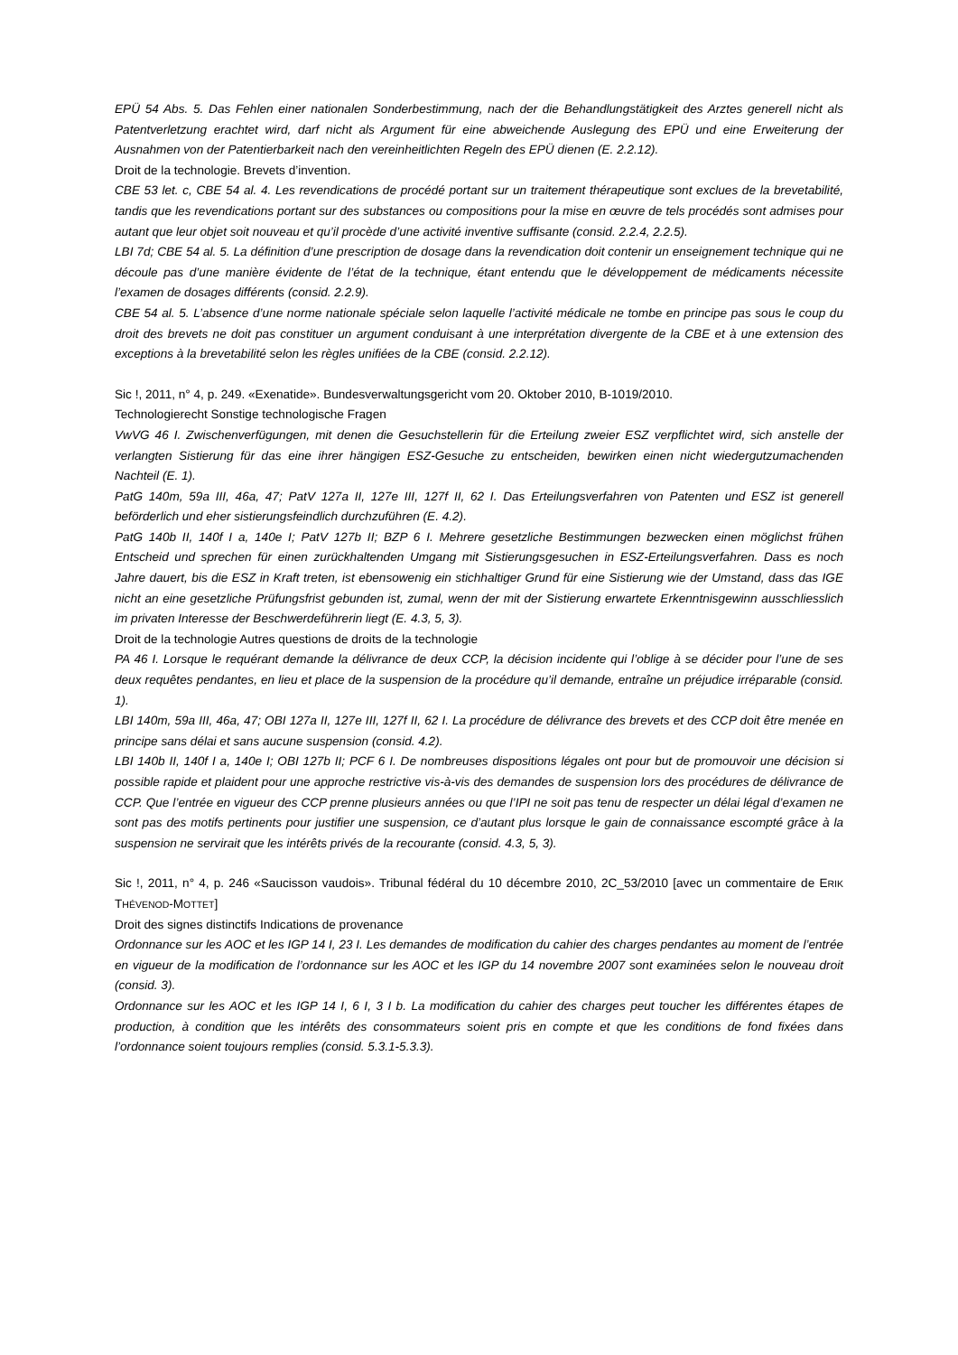EPÜ 54 Abs. 5. Das Fehlen einer nationalen Sonderbestimmung, nach der die Behandlungstätigkeit des Arztes generell nicht als Patentverletzung erachtet wird, darf nicht als Argument für eine abweichende Auslegung des EPÜ und eine Erweiterung der Ausnahmen von der Patentierbarkeit nach den vereinheitlichten Regeln des EPÜ dienen (E. 2.2.12).
Droit de la technologie. Brevets d’invention.
CBE 53 let. c, CBE 54 al. 4. Les revendications de procédé portant sur un traitement thérapeutique sont exclues de la brevetabilité, tandis que les revendications portant sur des substances ou compositions pour la mise en œuvre de tels procédés sont admises pour autant que leur objet soit nouveau et qu’il procède d’une activité inventive suffisante (consid. 2.2.4, 2.2.5).
LBI 7d; CBE 54 al. 5. La définition d’une prescription de dosage dans la revendication doit contenir un enseignement technique qui ne découle pas d’une manière évidente de l’état de la technique, étant entendu que le développement de médicaments nécessite l’examen de dosages différents (consid. 2.2.9).
CBE 54 al. 5. L’absence d’une norme nationale spéciale selon laquelle l’activité médicale ne tombe en principe pas sous le coup du droit des brevets ne doit pas constituer un argument conduisant à une interprétation divergente de la CBE et à une extension des exceptions à la brevetabilité selon les règles unifiées de la CBE (consid. 2.2.12).
Sic !, 2011, n° 4, p. 249. «Exenatide». Bundesverwaltungsgericht vom 20. Oktober 2010, B-1019/2010.
Technologierecht Sonstige technologische Fragen
VwVG 46 I. Zwischenverfügungen, mit denen die Gesuchstellerin für die Erteilung zweier ESZ verpflichtet wird, sich anstelle der verlangten Sistierung für das eine ihrer hängigen ESZ-Gesuche zu entscheiden, bewirken einen nicht wiedergutzumachenden Nachteil (E. 1).
PatG 140m, 59a III, 46a, 47; PatV 127a II, 127e III, 127f II, 62 I. Das Erteilungsverfahren von Patenten und ESZ ist generell beförderlich und eher sistierungsfeindlich durchzuführen (E. 4.2).
PatG 140b II, 140f I a, 140e I; PatV 127b II; BZP 6 I. Mehrere gesetzliche Bestimmungen bezwecken einen möglichst frühen Entscheid und sprechen für einen zurückhaltenden Umgang mit Sistierungsgesuchen in ESZ-Erteilungsverfahren. Dass es noch Jahre dauert, bis die ESZ in Kraft treten, ist ebensowenig ein stichhaltiger Grund für eine Sistierung wie der Umstand, dass das IGE nicht an eine gesetzliche Prüfungsfrist gebunden ist, zumal, wenn der mit der Sistierung erwartete Erkenntnisgewinn ausschliesslich im privaten Interesse der Beschwerdeführerin liegt (E. 4.3, 5, 3).
Droit de la technologie Autres questions de droits de la technologie
PA 46 I. Lorsque le requérant demande la délivrance de deux CCP, la décision incidente qui l’oblige à se décider pour l’une de ses deux requêtes pendantes, en lieu et place de la suspension de la procédure qu’il demande, entraîne un préjudice irréparable (consid. 1).
LBI 140m, 59a III, 46a, 47; OBI 127a II, 127e III, 127f II, 62 I. La procédure de délivrance des brevets et des CCP doit être menée en principe sans délai et sans aucune suspension (consid. 4.2).
LBI 140b II, 140f I a, 140e I; OBI 127b II; PCF 6 I. De nombreuses dispositions légales ont pour but de promouvoir une décision si possible rapide et plaident pour une approche restrictive vis-à-vis des demandes de suspension lors des procédures de délivrance de CCP. Que l’entrée en vigueur des CCP prenne plusieurs années ou que l’IPI ne soit pas tenu de respecter un délai légal d’examen ne sont pas des motifs pertinents pour justifier une suspension, ce d’autant plus lorsque le gain de connaissance escompté grâce à la suspension ne servirait que les intérêts privés de la recourante (consid. 4.3, 5, 3).
Sic !, 2011, n° 4, p. 246 «Saucisson vaudois». Tribunal fédéral du 10 décembre 2010, 2C_53/2010 [avec un commentaire de ERIK THÉVENOD-MOTTET]
Droit des signes distinctifs Indications de provenance
Ordonnance sur les AOC et les IGP 14 I, 23 I. Les demandes de modification du cahier des charges pendantes au moment de l’entrée en vigueur de la modification de l’ordonnance sur les AOC et les IGP du 14 novembre 2007 sont examinées selon le nouveau droit (consid. 3).
Ordonnance sur les AOC et les IGP 14 I, 6 I, 3 I b. La modification du cahier des charges peut toucher les différentes étapes de production, à condition que les intérêts des consommateurs soient pris en compte et que les conditions de fond fixées dans l’ordonnance soient toujours remplies (consid. 5.3.1-5.3.3).